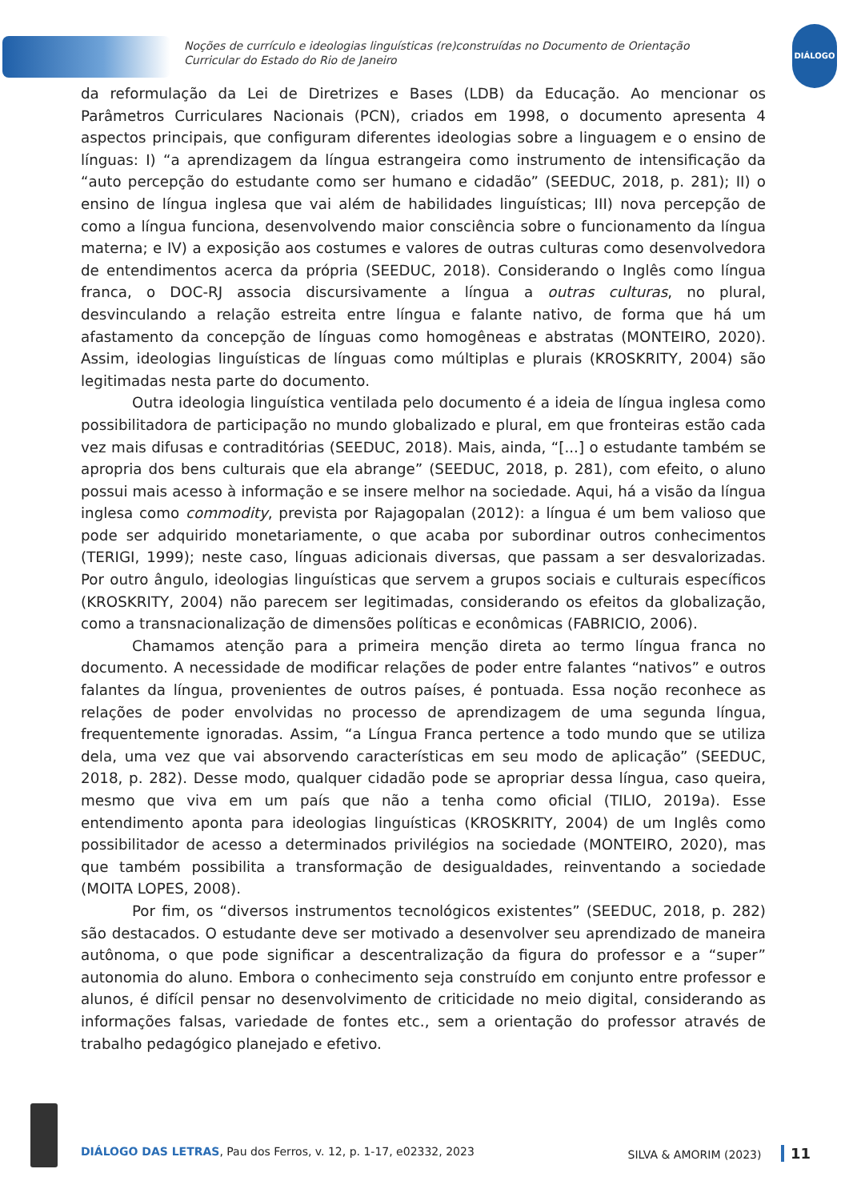Noções de currículo e ideologias linguísticas (re)construídas no Documento de Orientação
Curricular do Estado do Rio de Janeiro
DIÁLOGO
da reformulação da Lei de Diretrizes e Bases (LDB) da Educação. Ao mencionar os Parâmetros Curriculares Nacionais (PCN), criados em 1998, o documento apresenta 4 aspectos principais, que configuram diferentes ideologias sobre a linguagem e o ensino de línguas: I) “a aprendizagem da língua estrangeira como instrumento de intensificação da “auto percepção do estudante como ser humano e cidadão” (SEEDUC, 2018, p. 281); II) o ensino de língua inglesa que vai além de habilidades linguísticas; III) nova percepção de como a língua funciona, desenvolvendo maior consciência sobre o funcionamento da língua materna; e IV) a exposição aos costumes e valores de outras culturas como desenvolvedora de entendimentos acerca da própria (SEEDUC, 2018). Considerando o Inglês como língua franca, o DOC-RJ associa discursivamente a língua a outras culturas, no plural, desvinculando a relação estreita entre língua e falante nativo, de forma que há um afastamento da concepção de línguas como homogêneas e abstratas (MONTEIRO, 2020). Assim, ideologias linguísticas de línguas como múltiplas e plurais (KROSKRITY, 2004) são legitimadas nesta parte do documento.
Outra ideologia linguística ventilada pelo documento é a ideia de língua inglesa como possibilitadora de participação no mundo globalizado e plural, em que fronteiras estão cada vez mais difusas e contraditórias (SEEDUC, 2018). Mais, ainda, “[...] o estudante também se apropria dos bens culturais que ela abrange” (SEEDUC, 2018, p. 281), com efeito, o aluno possui mais acesso à informação e se insere melhor na sociedade. Aqui, há a visão da língua inglesa como commodity, prevista por Rajagopalan (2012): a língua é um bem valioso que pode ser adquirido monetariamente, o que acaba por subordinar outros conhecimentos (TERIGI, 1999); neste caso, línguas adicionais diversas, que passam a ser desvalorizadas. Por outro ângulo, ideologias linguísticas que servem a grupos sociais e culturais específicos (KROSKRITY, 2004) não parecem ser legitimadas, considerando os efeitos da globalização, como a transnacionalização de dimensões políticas e econômicas (FABRICIO, 2006).
Chamamos atenção para a primeira menção direta ao termo língua franca no documento. A necessidade de modificar relações de poder entre falantes “nativos” e outros falantes da língua, provenientes de outros países, é pontuada. Essa noção reconhece as relações de poder envolvidas no processo de aprendizagem de uma segunda língua, frequentemente ignoradas. Assim, “a Língua Franca pertence a todo mundo que se utiliza dela, uma vez que vai absorvendo características em seu modo de aplicação” (SEEDUC, 2018, p. 282). Desse modo, qualquer cidadão pode se apropriar dessa língua, caso queira, mesmo que viva em um país que não a tenha como oficial (TILIO, 2019a). Esse entendimento aponta para ideologias linguísticas (KROSKRITY, 2004) de um Inglês como possibilitador de acesso a determinados privilégios na sociedade (MONTEIRO, 2020), mas que também possibilita a transformação de desigualdades, reinventando a sociedade (MOITA LOPES, 2008).
Por fim, os “diversos instrumentos tecnológicos existentes” (SEEDUC, 2018, p. 282) são destacados. O estudante deve ser motivado a desenvolver seu aprendizado de maneira autônoma, o que pode significar a descentralização da figura do professor e a “super” autonomia do aluno. Embora o conhecimento seja construído em conjunto entre professor e alunos, é difícil pensar no desenvolvimento de criticidade no meio digital, considerando as informações falsas, variedade de fontes etc., sem a orientação do professor através de trabalho pedagógico planejado e efetivo.
DIÁLOGO DAS LETRAS, Pau dos Ferros, v. 12, p. 1-17, e02332, 2023 SILVA & AMORIM (2023) 11